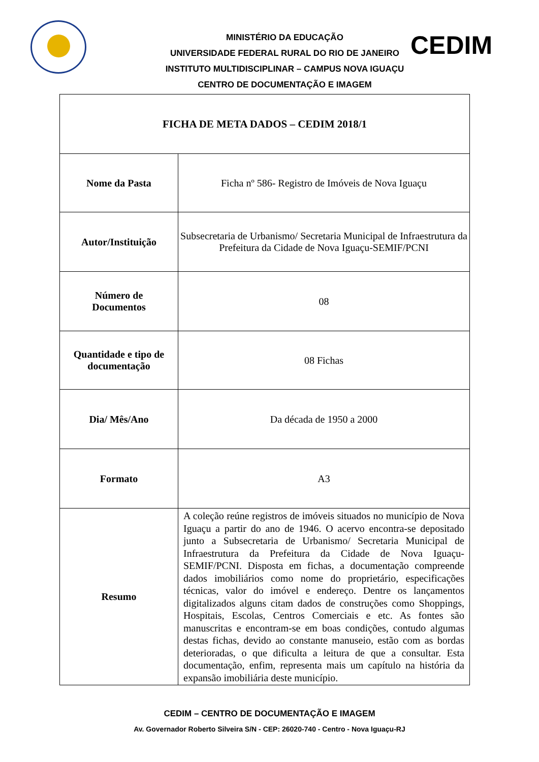MINISTÉRIO DA EDUCAÇÃO
UNIVERSIDADE FEDERAL RURAL DO RIO DE JANEIRO
INSTITUTO MULTIDISCIPLINAR – CAMPUS NOVA IGUAÇU
CENTRO DE DOCUMENTAÇÃO E IMAGEM
CEDIM
| FICHA DE META DADOS – CEDIM 2018/1 | |
| Nome da Pasta | Ficha nº 586- Registro de Imóveis de Nova Iguaçu |
| Autor/Instituição | Subsecretaria de Urbanismo/ Secretaria Municipal de Infraestrutura da Prefeitura da Cidade de Nova Iguaçu-SEMIF/PCNI |
| Número de Documentos | 08 |
| Quantidade e tipo de documentação | 08 Fichas |
| Dia/ Mês/Ano | Da década de 1950 a 2000 |
| Formato | A3 |
| Resumo | A coleção reúne registros de imóveis situados no município de Nova Iguaçu a partir do ano de 1946. O acervo encontra-se depositado junto a Subsecretaria de Urbanismo/ Secretaria Municipal de Infraestrutura da Prefeitura da Cidade de Nova Iguaçu-SEMIF/PCNI. Disposta em fichas, a documentação compreende dados imobiliários como nome do proprietário, especificações técnicas, valor do imóvel e endereço. Dentre os lançamentos digitalizados alguns citam dados de construções como Shoppings, Hospitais, Escolas, Centros Comerciais e etc. As fontes são manuscritas e encontram-se em boas condições, contudo algumas destas fichas, devido ao constante manuseio, estão com as bordas deterioradas, o que dificulta a leitura de que a consultar. Esta documentação, enfim, representa mais um capítulo na história da expansão imobiliária deste município. |
CEDIM – CENTRO DE DOCUMENTAÇÃO E IMAGEM
Av. Governador Roberto Silveira S/N - CEP: 26020-740 - Centro - Nova Iguaçu-RJ